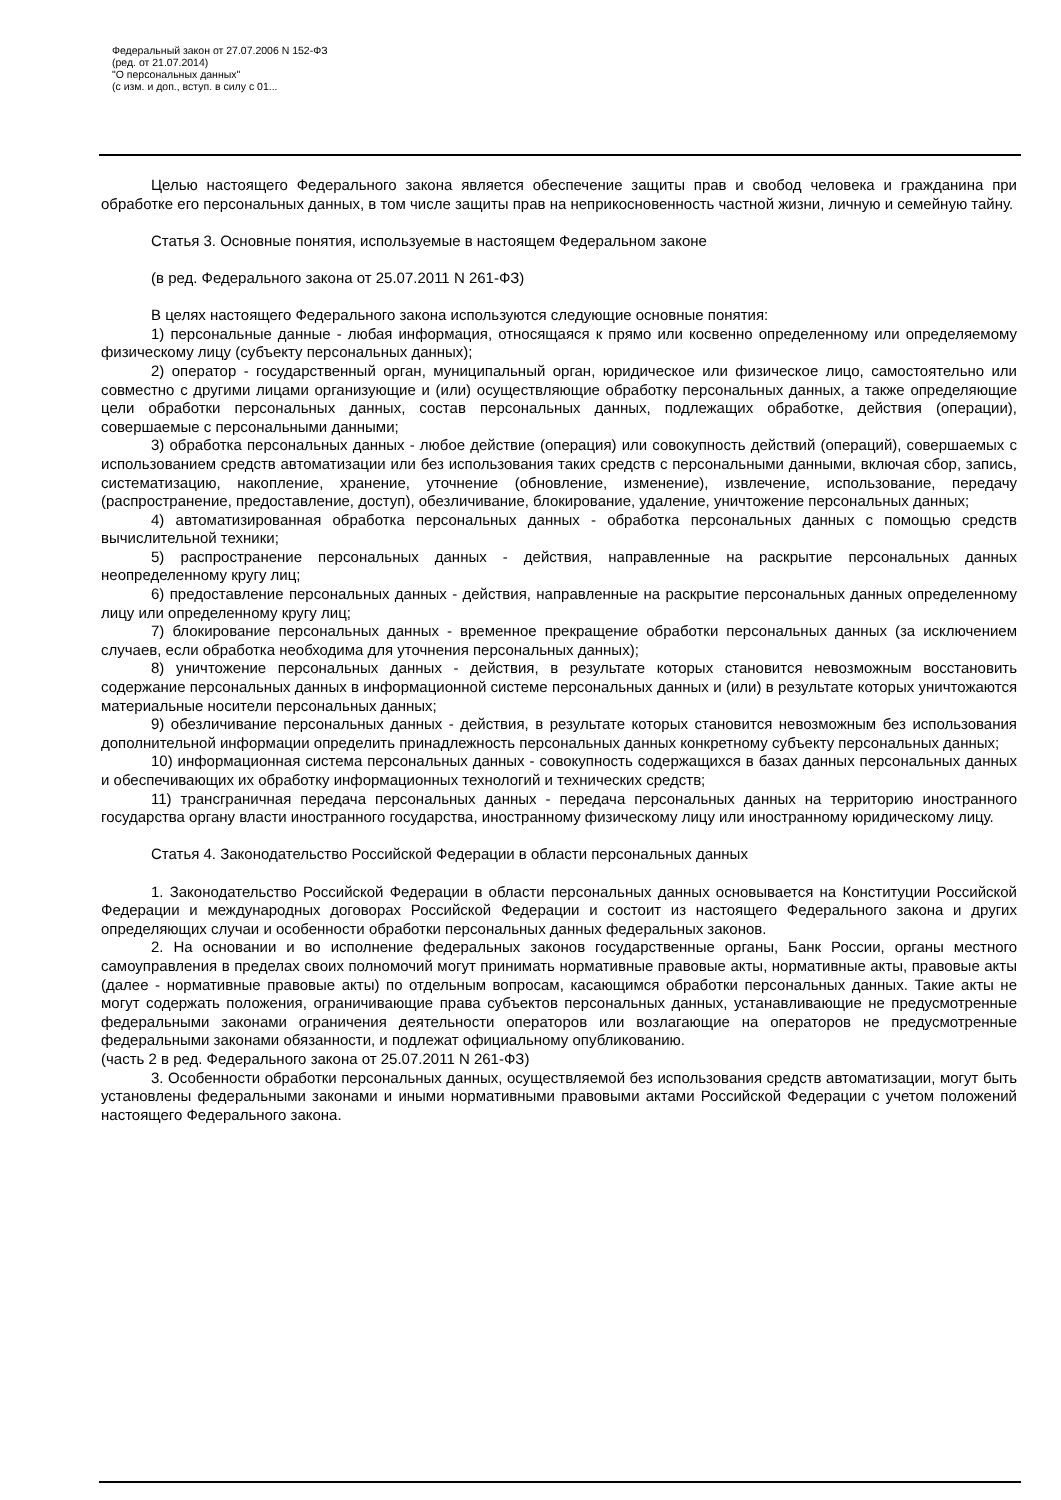Федеральный закон от 27.07.2006 N 152-ФЗ
(ред. от 21.07.2014)
"О персональных данных"
(с изм. и доп., вступ. в силу с 01...
Целью настоящего Федерального закона является обеспечение защиты прав и свобод человека и гражданина при обработке его персональных данных, в том числе защиты прав на неприкосновенность частной жизни, личную и семейную тайну.
Статья 3. Основные понятия, используемые в настоящем Федеральном законе
(в ред. Федерального закона от 25.07.2011 N 261-ФЗ)
В целях настоящего Федерального закона используются следующие основные понятия:
1) персональные данные - любая информация, относящаяся к прямо или косвенно определенному или определяемому физическому лицу (субъекту персональных данных);
2) оператор - государственный орган, муниципальный орган, юридическое или физическое лицо, самостоятельно или совместно с другими лицами организующие и (или) осуществляющие обработку персональных данных, а также определяющие цели обработки персональных данных, состав персональных данных, подлежащих обработке, действия (операции), совершаемые с персональными данными;
3) обработка персональных данных - любое действие (операция) или совокупность действий (операций), совершаемых с использованием средств автоматизации или без использования таких средств с персональными данными, включая сбор, запись, систематизацию, накопление, хранение, уточнение (обновление, изменение), извлечение, использование, передачу (распространение, предоставление, доступ), обезличивание, блокирование, удаление, уничтожение персональных данных;
4) автоматизированная обработка персональных данных - обработка персональных данных с помощью средств вычислительной техники;
5) распространение персональных данных - действия, направленные на раскрытие персональных данных неопределенному кругу лиц;
6) предоставление персональных данных - действия, направленные на раскрытие персональных данных определенному лицу или определенному кругу лиц;
7) блокирование персональных данных - временное прекращение обработки персональных данных (за исключением случаев, если обработка необходима для уточнения персональных данных);
8) уничтожение персональных данных - действия, в результате которых становится невозможным восстановить содержание персональных данных в информационной системе персональных данных и (или) в результате которых уничтожаются материальные носители персональных данных;
9) обезличивание персональных данных - действия, в результате которых становится невозможным без использования дополнительной информации определить принадлежность персональных данных конкретному субъекту персональных данных;
10) информационная система персональных данных - совокупность содержащихся в базах данных персональных данных и обеспечивающих их обработку информационных технологий и технических средств;
11) трансграничная передача персональных данных - передача персональных данных на территорию иностранного государства органу власти иностранного государства, иностранному физическому лицу или иностранному юридическому лицу.
Статья 4. Законодательство Российской Федерации в области персональных данных
1. Законодательство Российской Федерации в области персональных данных основывается на Конституции Российской Федерации и международных договорах Российской Федерации и состоит из настоящего Федерального закона и других определяющих случаи и особенности обработки персональных данных федеральных законов.
2. На основании и во исполнение федеральных законов государственные органы, Банк России, органы местного самоуправления в пределах своих полномочий могут принимать нормативные правовые акты, нормативные акты, правовые акты (далее - нормативные правовые акты) по отдельным вопросам, касающимся обработки персональных данных. Такие акты не могут содержать положения, ограничивающие права субъектов персональных данных, устанавливающие не предусмотренные федеральными законами ограничения деятельности операторов или возлагающие на операторов не предусмотренные федеральными законами обязанности, и подлежат официальному опубликованию.
(часть 2 в ред. Федерального закона от 25.07.2011 N 261-ФЗ)
3. Особенности обработки персональных данных, осуществляемой без использования средств автоматизации, могут быть установлены федеральными законами и иными нормативными правовыми актами Российской Федерации с учетом положений настоящего Федерального закона.